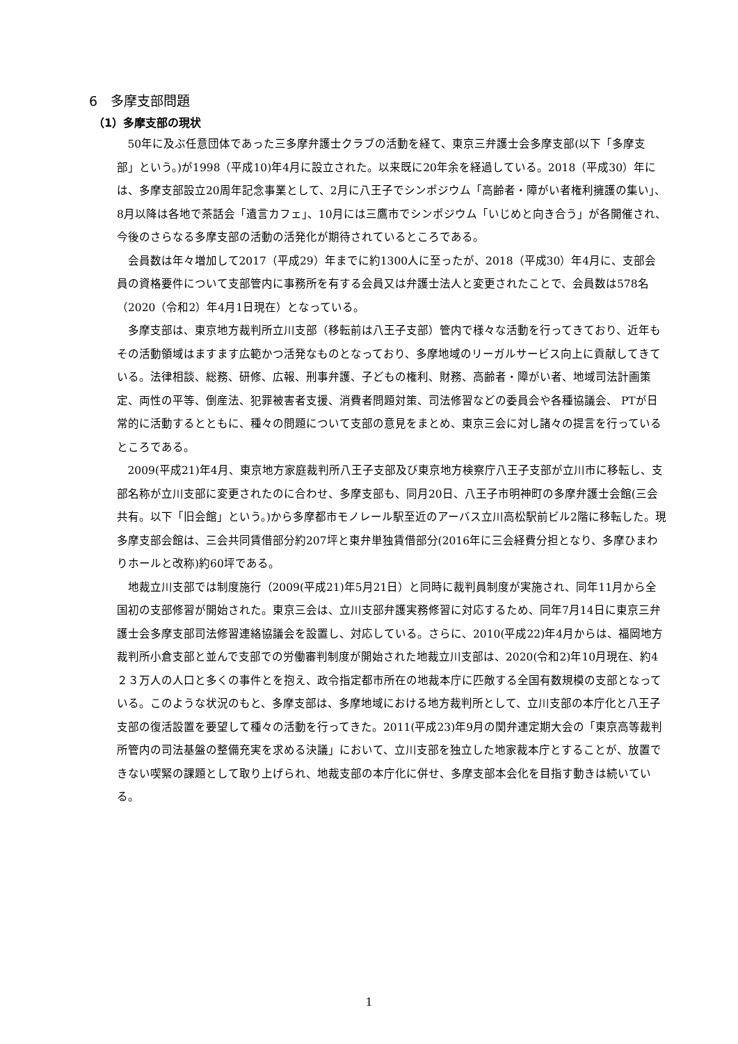6　多摩支部問題
（1）多摩支部の現状
50年に及ぶ任意団体であった三多摩弁護士クラブの活動を経て、東京三弁護士会多摩支部(以下「多摩支部」という。)が1998（平成10)年4月に設立された。以来既に20年余を経過している。2018（平成30）年には、多摩支部設立20周年記念事業として、2月に八王子でシンポジウム「高齢者・障がい者権利擁護の集い」、8月以降は各地で茶話会「遺言カフェ」、10月には三鷹市でシンポジウム「いじめと向き合う」が各開催され、今後のさらなる多摩支部の活動の活発化が期待されているところである。
会員数は年々増加して2017（平成29）年までに約1300人に至ったが、2018（平成30）年4月に、支部会員の資格要件について支部管内に事務所を有する会員又は弁護士法人と変更されたことで、会員数は578名（2020（令和2）年4月1日現在）となっている。
多摩支部は、東京地方裁判所立川支部（移転前は八王子支部）管内で様々な活動を行ってきており、近年もその活動領域はますます広範かつ活発なものとなっており、多摩地域のリーガルサービス向上に貢献してきている。法律相談、総務、研修、広報、刑事弁護、子どもの権利、財務、高齢者・障がい者、地域司法計画策定、両性の平等、倒産法、犯罪被害者支援、消費者問題対策、司法修習などの委員会や各種協議会、 PTが日常的に活動するとともに、種々の問題について支部の意見をまとめ、東京三会に対し諸々の提言を行っているところである。
2009(平成21)年4月、東京地方家庭裁判所八王子支部及び東京地方検察庁八王子支部が立川市に移転し、支部名称が立川支部に変更されたのに合わせ、多摩支部も、同月20日、八王子市明神町の多摩弁護士会館(三会共有。以下「旧会館」という。)から多摩都市モノレール駅至近のアーバス立川高松駅前ビル2階に移転した。現多摩支部会館は、三会共同賃借部分約207坪と東弁単独賃借部分(2016年に三会経費分担となり、多摩ひまわりホールと改称)約60坪である。
地裁立川支部では制度施行（2009(平成21)年5月21日）と同時に裁判員制度が実施され、同年11月から全国初の支部修習が開始された。東京三会は、立川支部弁護実務修習に対応するため、同年7月14日に東京三弁護士会多摩支部司法修習連絡協議会を設置し、対応している。さらに、2010(平成22)年4月からは、福岡地方裁判所小倉支部と並んで支部での労働審判制度が開始された地裁立川支部は、2020(令和2)年10月現在、約4２３万人の人口と多くの事件とを抱え、政令指定都市所在の地裁本庁に匹敵する全国有数規模の支部となっている。このような状況のもと、多摩支部は、多摩地域における地方裁判所として、立川支部の本庁化と八王子支部の復活設置を要望して種々の活動を行ってきた。2011(平成23)年9月の関弁連定期大会の「東京高等裁判所管内の司法基盤の整備充実を求める決議」において、立川支部を独立した地家裁本庁とすることが、放置できない喫緊の課題として取り上げられ、地裁支部の本庁化に併せ、多摩支部本会化を目指す動きは続いている。
1